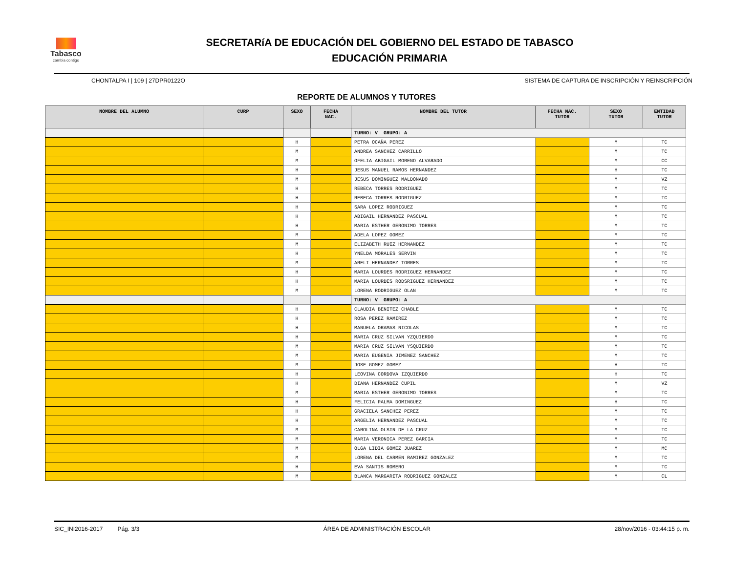Tabasco
cambia contigo
SECRETARíA DE EDUCACIÓN DEL GOBIERNO DEL ESTADO DE TABASCO
EDUCACIÓN PRIMARIA
CHONTALPA I | 109 | 27DPR0122O SISTEMA DE CAPTURA DE INSCRIPCIÓN Y REINSCRIPCIÓN
REPORTE DE ALUMNOS Y TUTORES
| NOMBRE DEL ALUMNO | CURP | SEXO | FECHA NAC. | NOMBRE DEL TUTOR | FECHA NAC. TUTOR | SEXO TUTOR | ENTIDAD TUTOR |
| --- | --- | --- | --- | --- | --- | --- | --- |
| | | | | TURNO: V GRUPO: A | | | |
| | | H | | PETRA OCAÑA PEREZ | | M | TC |
| | | M | | ANDREA SANCHEZ CARRILLO | | M | TC |
| | | M | | OFELIA ABIGAIL MORENO ALVARADO | | M | CC |
| | | H | | JESUS MANUEL RAMOS HERNANDEZ | | H | TC |
| | | M | | JESUS DOMINGUEZ MALDONADO | | M | VZ |
| | | H | | REBECA TORRES RODRIGUEZ | | M | TC |
| | | H | | REBECA TORRES RODRIGUEZ | | M | TC |
| | | H | | SARA LOPEZ RODRIGUEZ | | M | TC |
| | | H | | ABIGAIL HERNANDEZ PASCUAL | | M | TC |
| | | H | | MARIA ESTHER GERONIMO TORRES | | M | TC |
| | | M | | ADELA LOPEZ GOMEZ | | M | TC |
| | | M | | ELIZABETH RUIZ HERNANDEZ | | M | TC |
| | | H | | YNELDA MORALES SERVIN | | M | TC |
| | | M | | ARELI HERNANDEZ TORRES | | M | TC |
| | | H | | MARIA LOURDES RODRIGUEZ HERNANDEZ | | M | TC |
| | | H | | MARIA LOURDES RODSRIGUEZ HERNANDEZ | | M | TC |
| | | M | | LORENA RODRIGUEZ OLAN | | M | TC |
| | | | | TURNO: V GRUPO: A | | | |
| | | H | | CLAUDIA BENITEZ CHABLE | | M | TC |
| | | H | | ROSA PEREZ RAMIREZ | | M | TC |
| | | H | | MANUELA ORAMAS NICOLAS | | M | TC |
| | | H | | MARIA CRUZ SILVAN YZQUIERDO | | M | TC |
| | | M | | MARIA CRUZ SILVAN YSQUIERDO | | M | TC |
| | | M | | MARIA EUGENIA JIMENEZ SANCHEZ | | M | TC |
| | | M | | JOSE GOMEZ GOMEZ | | H | TC |
| | | H | | LEOVINA CORDOVA IZQUIERDO | | H | TC |
| | | H | | DIANA HERNANDEZ CUPIL | | M | VZ |
| | | M | | MARIA ESTHER GERONIMO TORRES | | M | TC |
| | | H | | FELICIA PALMA DOMINGUEZ | | H | TC |
| | | H | | GRACIELA SANCHEZ PEREZ | | M | TC |
| | | H | | ARGELIA HERNANDEZ PASCUAL | | M | TC |
| | | M | | CAROLINA OLSIN DE LA CRUZ | | M | TC |
| | | M | | MARIA VERONICA PEREZ GARCIA | | M | TC |
| | | M | | OLGA LIDIA GOMEZ JUAREZ | | M | MC |
| | | M | | LORENA DEL CARMEN RAMIREZ GONZALEZ | | M | TC |
| | | H | | EVA SANTIS ROMERO | | M | TC |
| | | M | | BLANCA MARGARITA RODRIGUEZ GONZALEZ | | M | CL |
SIC_INI2016-2017 Pág. 3/3 ÁREA DE ADMINISTRACIÓN ESCOLAR 28/nov/2016 - 03:44:15 p. m.